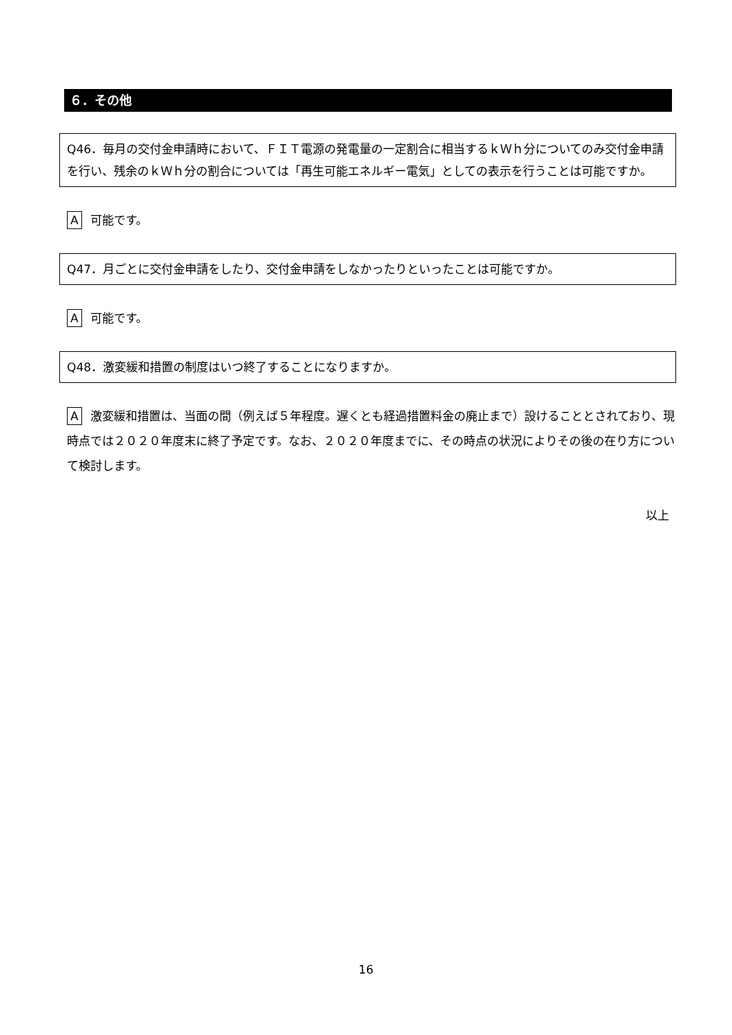６．その他
Q46．毎月の交付金申請時において、ＦＩＴ電源の発電量の一定割合に相当するｋＷｈ分についてのみ交付金申請を行い、残余のｋＷｈ分の割合については「再生可能エネルギー電気」としての表示を行うことは可能ですか。
A可能です。
Q47．月ごとに交付金申請をしたり、交付金申請をしなかったりといったことは可能ですか。
A可能です。
Q48．激変緩和措置の制度はいつ終了することになりますか。
A激変緩和措置は、当面の間（例えば５年程度。遅くとも経過措置料金の廃止まで）設けることとされており、現時点では２０２０年度末に終了予定です。なお、２０２０年度までに、その時点の状況によりその後の在り方について検討します。
以上
16